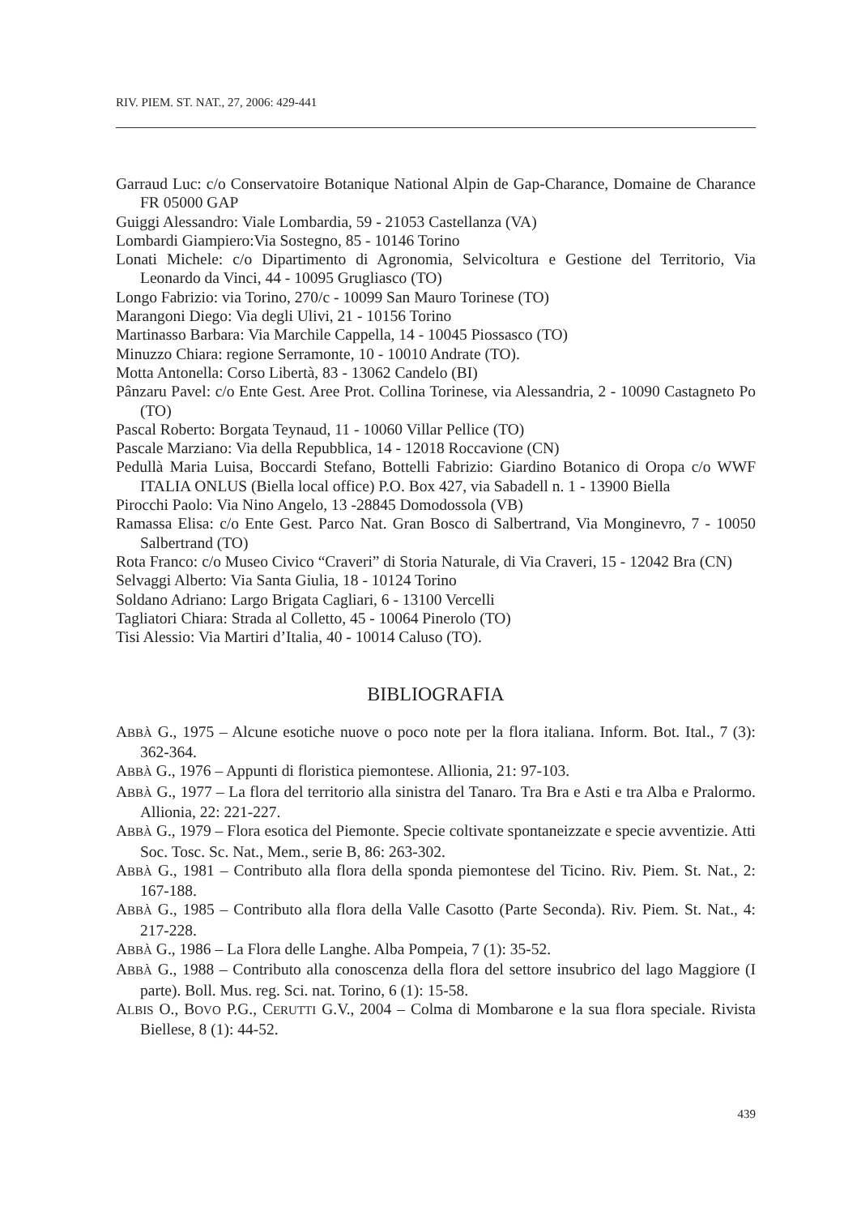RIV. PIEM. ST. NAT., 27, 2006: 429-441
Garraud Luc: c/o Conservatoire Botanique National Alpin de Gap-Charance, Domaine de Charance FR 05000 GAP
Guiggi Alessandro: Viale Lombardia, 59 - 21053 Castellanza (VA)
Lombardi Giampiero:Via Sostegno, 85 - 10146 Torino
Lonati Michele: c/o Dipartimento di Agronomia, Selvicoltura e Gestione del Territorio, Via Leonardo da Vinci, 44 - 10095 Grugliasco (TO)
Longo Fabrizio: via Torino, 270/c - 10099 San Mauro Torinese (TO)
Marangoni Diego: Via degli Ulivi, 21 - 10156 Torino
Martinasso Barbara: Via Marchile Cappella, 14 - 10045 Piossasco (TO)
Minuzzo Chiara: regione Serramonte, 10 - 10010 Andrate (TO).
Motta Antonella: Corso Libertà, 83 - 13062 Candelo (BI)
Pânzaru Pavel: c/o Ente Gest. Aree Prot. Collina Torinese, via Alessandria, 2 - 10090 Castagneto Po (TO)
Pascal Roberto: Borgata Teynaud, 11 - 10060 Villar Pellice (TO)
Pascale Marziano: Via della Repubblica, 14 - 12018 Roccavione (CN)
Pedullà Maria Luisa, Boccardi Stefano, Bottelli Fabrizio: Giardino Botanico di Oropa c/o WWF ITALIA ONLUS (Biella local office) P.O. Box 427, via Sabadell n. 1 - 13900 Biella
Pirocchi Paolo: Via Nino Angelo, 13 -28845 Domodossola (VB)
Ramassa Elisa: c/o Ente Gest. Parco Nat. Gran Bosco di Salbertrand, Via Monginevro, 7 - 10050 Salbertrand (TO)
Rota Franco: c/o Museo Civico “Craveri” di Storia Naturale, di Via Craveri, 15 - 12042 Bra (CN)
Selvaggi Alberto: Via Santa Giulia, 18 - 10124 Torino
Soldano Adriano: Largo Brigata Cagliari, 6 - 13100 Vercelli
Tagliatori Chiara: Strada al Colletto, 45 - 10064 Pinerolo (TO)
Tisi Alessio: Via Martiri d’Italia, 40 - 10014 Caluso (TO).
BIBLIOGRAFIA
ABBÀ G., 1975 – Alcune esotiche nuove o poco note per la flora italiana. Inform. Bot. Ital., 7 (3): 362-364.
ABBÀ G., 1976 – Appunti di floristica piemontese. Allionia, 21: 97-103.
ABBÀ G., 1977 – La flora del territorio alla sinistra del Tanaro. Tra Bra e Asti e tra Alba e Pralormo. Allionia, 22: 221-227.
ABBÀ G., 1979 – Flora esotica del Piemonte. Specie coltivate spontaneizzate e specie avventizie. Atti Soc. Tosc. Sc. Nat., Mem., serie B, 86: 263-302.
ABBÀ G., 1981 – Contributo alla flora della sponda piemontese del Ticino. Riv. Piem. St. Nat., 2: 167-188.
ABBÀ G., 1985 – Contributo alla flora della Valle Casotto (Parte Seconda). Riv. Piem. St. Nat., 4: 217-228.
ABBÀ G., 1986 – La Flora delle Langhe. Alba Pompeia, 7 (1): 35-52.
ABBÀ G., 1988 – Contributo alla conoscenza della flora del settore insubrico del lago Maggiore (I parte). Boll. Mus. reg. Sci. nat. Torino, 6 (1): 15-58.
ALBIS O., BOVO P.G., CERUTTI G.V., 2004 – Colma di Mombarone e la sua flora speciale. Rivista Biellese, 8 (1): 44-52.
439